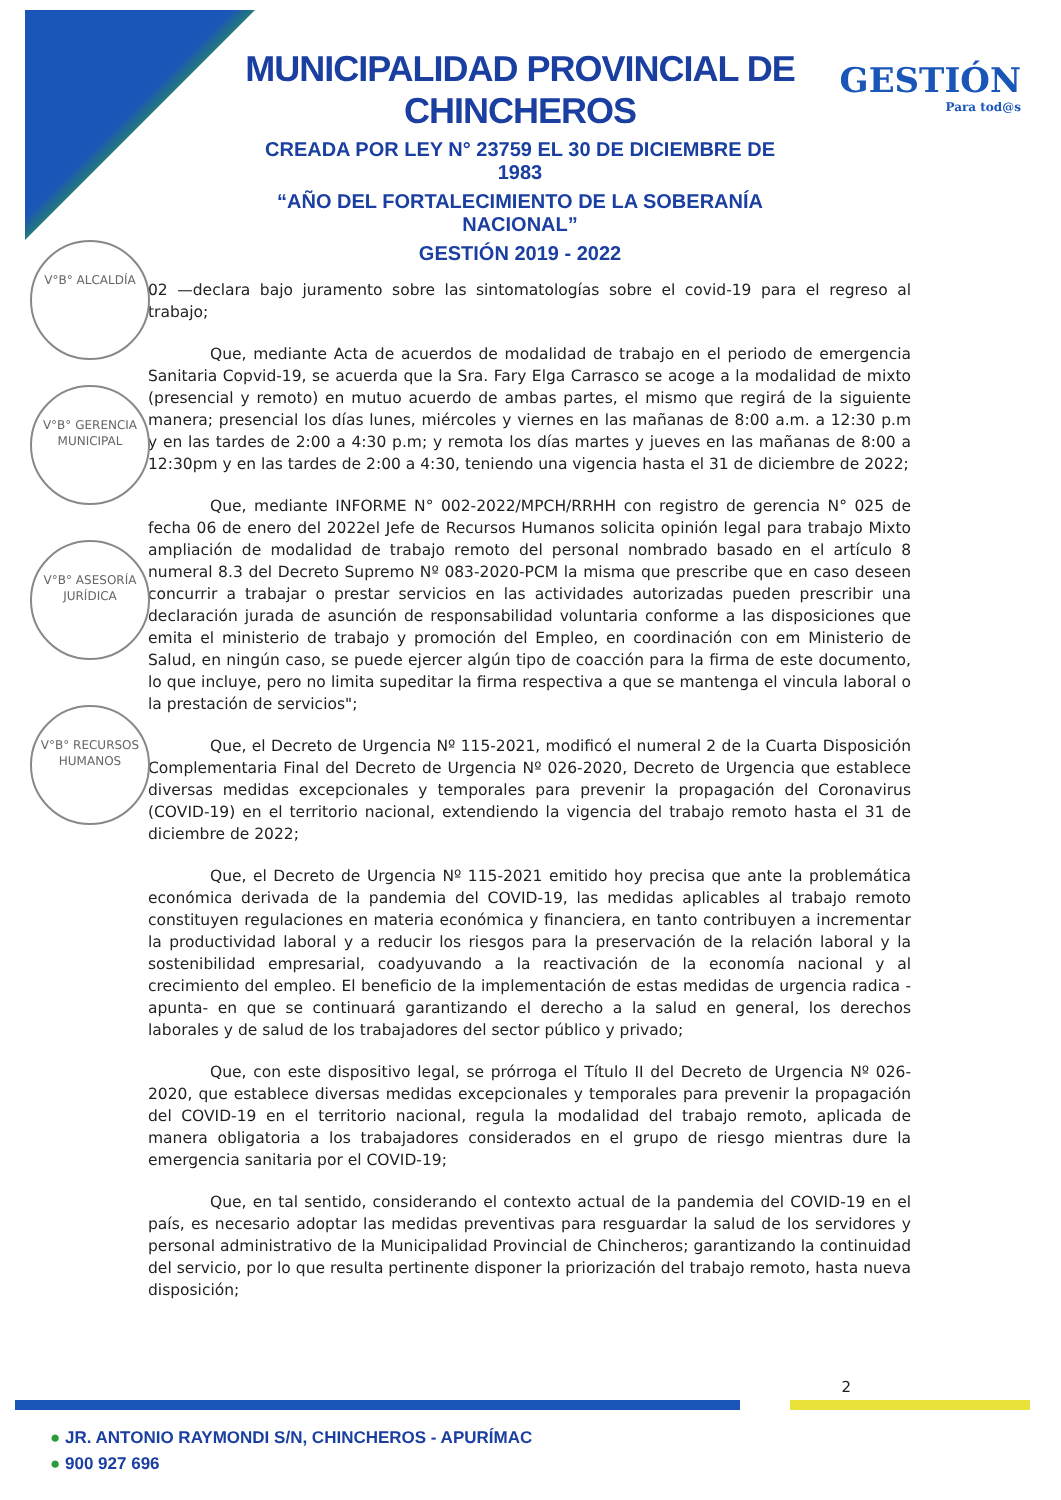MUNICIPALIDAD PROVINCIAL DE CHINCHEROS
CREADA POR LEY N° 23759 EL 30 DE DICIEMBRE DE 1983
“AÑO DEL FORTALECIMIENTO DE LA SOBERANÍA NACIONAL”
GESTIÓN 2019 - 2022
GESTIÓN
Para tod@s
V°B° ALCALDÍA
V°B° GERENCIA MUNICIPAL
V°B° ASESORÍA JURÍDICA
V°B° RECURSOS HUMANOS
02 —declara bajo juramento sobre las sintomatologías sobre el covid-19 para el regreso al trabajo;
Que, mediante Acta de acuerdos de modalidad de trabajo en el periodo de emergencia Sanitaria Copvid-19, se acuerda que la Sra. Fary Elga Carrasco se acoge a la modalidad de mixto (presencial y remoto) en mutuo acuerdo de ambas partes, el mismo que regirá de la siguiente manera; presencial los días lunes, miércoles y viernes en las mañanas de 8:00 a.m. a 12:30 p.m y en las tardes de 2:00 a 4:30 p.m; y remota los días martes y jueves en las mañanas de 8:00 a 12:30pm y en las tardes de 2:00 a 4:30, teniendo una vigencia hasta el 31 de diciembre de 2022;
Que, mediante INFORME N° 002-2022/MPCH/RRHH con registro de gerencia N° 025 de fecha 06 de enero del 2022el Jefe de Recursos Humanos solicita opinión legal para trabajo Mixto ampliación de modalidad de trabajo remoto del personal nombrado basado en el artículo 8 numeral 8.3 del Decreto Supremo Nº 083-2020-PCM la misma que prescribe que en caso deseen concurrir a trabajar o prestar servicios en las actividades autorizadas pueden prescribir una declaración jurada de asunción de responsabilidad voluntaria conforme a las disposiciones que emita el ministerio de trabajo y promoción del Empleo, en coordinación con em Ministerio de Salud, en ningún caso, se puede ejercer algún tipo de coacción para la firma de este documento, lo que incluye, pero no limita supeditar la firma respectiva a que se mantenga el vincula laboral o la prestación de servicios";
Que, el Decreto de Urgencia Nº 115-2021, modificó el numeral 2 de la Cuarta Disposición Complementaria Final del Decreto de Urgencia Nº 026-2020, Decreto de Urgencia que establece diversas medidas excepcionales y temporales para prevenir la propagación del Coronavirus (COVID-19) en el territorio nacional, extendiendo la vigencia del trabajo remoto hasta el 31 de diciembre de 2022;
Que, el Decreto de Urgencia Nº 115-2021 emitido hoy precisa que ante la problemática económica derivada de la pandemia del COVID-19, las medidas aplicables al trabajo remoto constituyen regulaciones en materia económica y financiera, en tanto contribuyen a incrementar la productividad laboral y a reducir los riesgos para la preservación de la relación laboral y la sostenibilidad empresarial, coadyuvando a la reactivación de la economía nacional y al crecimiento del empleo. El beneficio de la implementación de estas medidas de urgencia radica -apunta- en que se continuará garantizando el derecho a la salud en general, los derechos laborales y de salud de los trabajadores del sector público y privado;
Que, con este dispositivo legal, se prórroga el Título II del Decreto de Urgencia Nº 026-2020, que establece diversas medidas excepcionales y temporales para prevenir la propagación del COVID-19 en el territorio nacional, regula la modalidad del trabajo remoto, aplicada de manera obligatoria a los trabajadores considerados en el grupo de riesgo mientras dure la emergencia sanitaria por el COVID-19;
Que, en tal sentido, considerando el contexto actual de la pandemia del COVID-19 en el país, es necesario adoptar las medidas preventivas para resguardar la salud de los servidores y personal administrativo de la Municipalidad Provincial de Chincheros; garantizando la continuidad del servicio, por lo que resulta pertinente disponer la priorización del trabajo remoto, hasta nueva disposición;
2
● JR. ANTONIO RAYMONDI S/N, CHINCHEROS - APURÍMAC
● 900 927 696